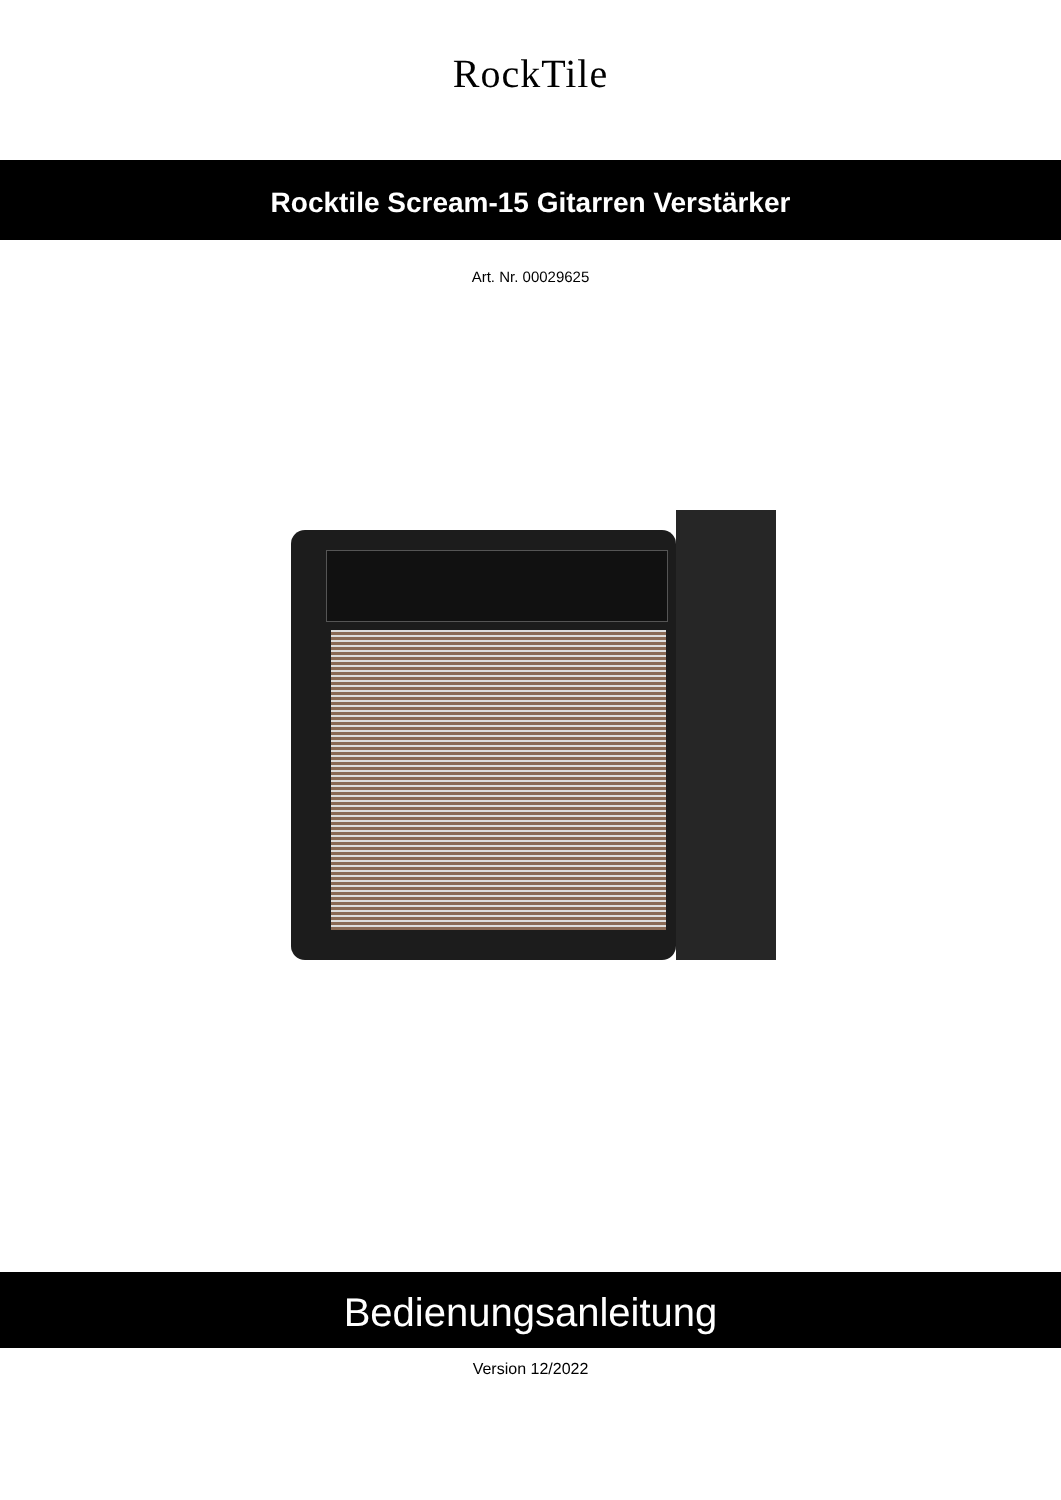RockTile
Rocktile Scream-15 Gitarren Verstärker
Art. Nr. 00029625
Bedienungsanleitung
Version 12/2022